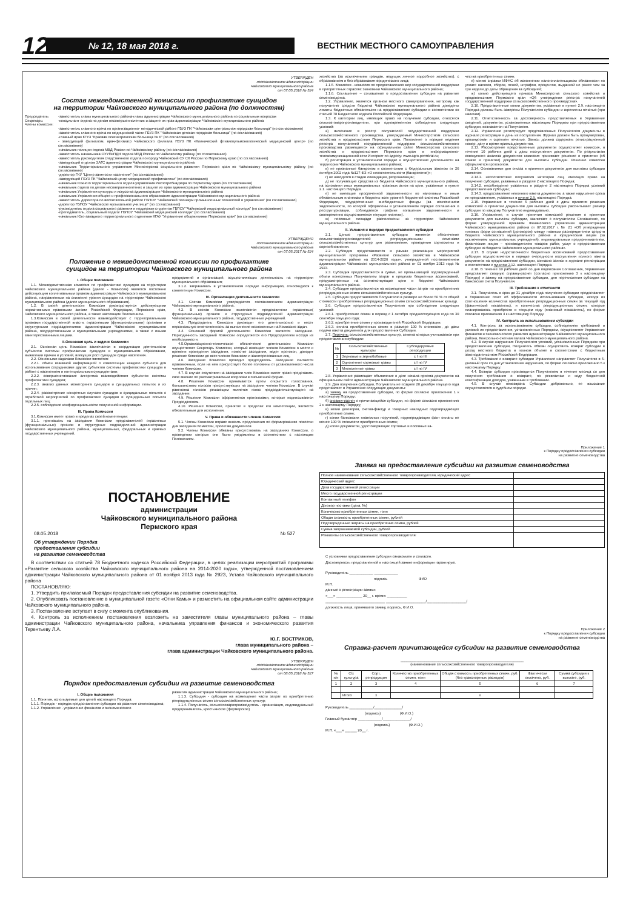12
№ 12, 18 мая 2018 г.
ВЕСТНИК МЕСТНОГО САМОУПРАВЛЕНИЯ
УТВЕРЖДЕН
постановлением администрации
Чайковского муниципального района
от 07.05.2018 № 524
Состав межведомственной комиссии по профилактике суицидов
на территории Чайковского муниципального района (по должностям)
Председатель -заместитель главы муниципального района-главы администрации Чайковского муниципального района по социальным вопросам
Секретарь: -консультант отдела по делам несовершеннолетних и защите их прав администрации Чайковского муниципального района
Члены комиссии:
-заместитель главного врача по организационно- методической работе ГБУЗ ПК "Чайковская центральная городская больница" (по согласованию)
-заместитель главного врача по медицинской части ГБУЗ ПК "Чайковская детская городская больница" (по согласованию)
-главный врач КГУЗ "Краевая психиатрическая больница № 6" (по согласованию)
- заведующий филиалом, врач-фтизиатр Чайковского филиала ГБУЗ ПК «Клинический фтизиопульмонологический медицинский центр» (по согласованию)
-начальник полиции отдела МВД России по Чайковскому району (по согласованию)
-заместитель начальника ОУУПиПДН отдела МВД России по Чайковскому району (по согласованию)
-заместитель руководителя следственного отдела по городу Чайковский СУ СК России по Пермскому краю (по согласованию)
-заведующий отделом ЗАГС администрации Чайковского муниципального района
-начальник Территориального управления Министерства социального развития Пермского края по Чайковскому муниципальному району (по согласованию)
-директор ГКУ "Центр занятости населения" (по согласованию)
-заведующий ГБУЗ ПК "Чайковский центр медицинской профилактики" (по согласованию)
-начальник Южного территориального отдела управления Роспотребнадзора по Пермскому краю (по согласованию)
-начальник отдела по делам несовершеннолетних и защите их прав администрации Чайковского муниципального района
-начальник Управления культуры и искусства администрации Чайковского муниципального района
-начальник Управления общего и профессионального образования администрации Чайковского муниципального района
-заместитель директора по воспитательной работе ГБПОУ "Чайковский техникум промышленных технологий и управления" (по согласованию)
-директор ГБПОУ "Чайковское музыкальное училище" (по согласованию)
-руководитель отдела социального развития и поддержки студентов ГБПОУ "Чайковский индустриальный колледж" (по согласованию)
-преподаватель, социальный педагог ГБПОУ "Чайковский медицинский колледж" (по согласованию)
-начальник Юго-западного территориального отделения КГАУ "Управление общежитиями Пермского края" (по согласованию)
УТВЕРЖДЕНО
постановлением администрации
Чайковского муниципального района
от 07.05.2017 № 524
Положение о межведомственной комиссии по профилактике
суицидов на территории Чайковского муниципального района
I. Общие положения
1.1. Межведомственная комиссия по профилактике суицидов на территории Чайковского муниципального района (далее - Комиссия) является постоянно действующим коллегиальным органом администрации Чайковского муниципального района, направленным на снижение уровня суицидов на территории Чайковского муниципального района (далее муниципального образования).
1.2. В своей деятельности Комиссия руководствуется действующими нормативными правовыми актами Российской Федерации, Пермского края, Чайковского муниципального района, а также настоящим Положением.
1.3.Комиссия в своей деятельности взаимодействует с территориальными органами государственной власти, отраслевыми (функциональными) органами и структурными подразделениями администрации Чайковского муниципального района, государственными и муниципальными учреждениями, а также с иными заинтересованными лицами.
II.Основная цель и задачи Комиссии
2.1. Основная цель Комиссии заключается в координации деятельности субъектов системы профилактики суицидов в муниципальном образовании, выявлении причин и условий, влекущих рост суицидов среди населения.
2.2. Основными задачами Комиссии являются:
2.2.1. обмен взаимной информацией о компетенции каждого субъекта для использования сотрудниками других субъектов системы профилактики суицидов в работе с населением и потенциальными суицидентами;
2.2.2. совершенствование алгоритма взаимодействия субъектов системы профилактики суицидов;
2.2.3. анализ данных мониторинга суицидов и суицидальных попыток и их причин;
2.2.4. рассмотрение конкретных случаев суицидов и суицидальных попыток с отработкой мероприятий по профилактике суицидов и суицидальных попыток отдельных лиц;
2.2.5. соблюдение конфиденциальности полученной информации.
III. Права Комиссии
3.1.Комиссия имеет право в пределах своей компетенции:
3.1.1. приглашать на заседания Комиссии представителей отраслевых (функциональных) органов и структурных подразделений администрации Чайковского муниципального района, муниципальных, федеральных и краевых государственных учреждений,
предприятий и организаций, осуществляющих деятельность на территории муниципального образования;
3.1.2. запрашивать в установленном порядке информацию, относящуюся к компетенции Комиссии.
IV. Организации деятельности Комиссии
4.1. Состав Комиссии утверждается постановлением администрации Чайковского муниципального района.
4.2. В состав Комиссии включаются представители отраслевых( функциональных) органов и структурных подразделений администрации Чайковского муниципального района, государственных учреждений.
4.3. Председатель Комиссии руководит его деятельностью и несет персональную ответственность за выполнение возложенных на Комиссию задач.
4.4. Основной формой деятельности Комиссии является заседание. Периодичность заседаний Комиссии определяется его Председателем исходя из необходимости.
4.5.Организационно-техническое обеспечение деятельности Комиссии осуществляет Секретарь Комиссии, который извещает членов Комиссии о месте и времени проведения заседания, повестке заседания, ведет протокол, доводит решение Комиссии до всех членов Комиссии и заинтересованных лиц.
4.6. Заседание Комиссии проводит председатель. Заседание считается правомочным, если на нем присутствует более половины от установленного числа членов Комиссии.
4.7. В случае отсутствия на заседании член Комиссии имеет право представить свое мнение по рассматриваемым вопросам в письменной форме.
4.8. Решения Комиссии принимаются путем открытого голосования, большинством голосов присутствующих на заседании членов Комиссии. В случае равенства голосов решающим является голос председательствующего на заседании.
4.9. Решения Комиссии оформляются протоколами, которые подписываются Председателем.
4.10. Решение Комиссии, принятое в пределах его компетенции, является обязательным для исполнения.
V. Права и обязанности членов Комиссии
5.1. Члены Комиссии вправе вносить предложения по формированию повестки дня заседания Комиссии, проектам документов.
5.2. Члены Комиссии обязаны присутствовать на заседаниях Комиссии, о проведении которых они были уведомлены в соответствии с настоящим Положением.
ПОСТАНОВЛЕНИЕ
администрации
Чайковского муниципального района
Пермского края
08.05.2018 № 527
Об утверждении Порядка
предоставления субсидии
на развитие семеноводства
В соответствии со статьей 78 Бюджетного кодекса Российской Федерации, в целях реализации мероприятий программы «Развитие сельского хозяйства Чайковского муниципального района на 2014-2020 годы», утвержденной постановлением администрации Чайковского муниципального района от 01 ноября 2013 года № 2923, Устава Чайковского муниципального района
ПОСТАНОВЛЯЮ:
1. Утвердить прилагаемый Порядок предоставления субсидии на развитие семеноводства.
2. Опубликовать постановление в муниципальной газете «Огни Камы» и разместить на официальном сайте администрации Чайковского муниципального района.
3. Постановление вступает в силу с момента опубликования.
4. Контроль за исполнением постановления возложить на заместителя главы муниципального района – главы администрации Чайковского муниципального района, начальника управления финансов и экономического развития Терентьеву Л.А.
Ю.Г. ВОСТРИКОВ,
глава муниципального района –
глава администрации Чайковского муниципального района.
УТВЕРЖДЕН
постановлением администрации
Чайковского муниципального района
от 08.05.2018 № 527
Порядок предоставления субсидии на развитие семеноводства
I. Общие положения
1.1. Понятия, используемые для целей настоящего Порядка:
1.1.1. Порядок - порядок предоставления субсидии на развитие семеноводства;
1.1.2. Управление - управление финансов и экономического
развития администрации Чайковского муниципального района;
1.1.3. Субсидия - субсидия на возмещение части затрат по приобретению репродукционных семян сельскохозяйственных культур;
1.1.4. Получатель, сельхозтоваропроизводитель - организация, индивидуальный предприниматель, крестьянское (фермерское)
хозяйство (за исключением граждан, ведущих личное подсобное хозяйство), с образованием и без образования юридического лица;
1.1.5. Комиссия - комиссия по предоставлению мер государственной поддержки в приоритетных отраслях экономики Чайковского муниципального района;
1.1.6. Соглашение – соглашение о предоставлении субсидии на развитие семеноводства.
1.2. Управление, является органом местного самоуправления, которому как получателю средств бюджета Чайковского муниципального района доведены лимиты бюджетных обязательств на предоставление субсидии в соответствии со статьей 78 Бюджетного кодекса Российской Федерации.
1.3. К категории лиц, имеющих право на получение субсидии, относятся сельхозтоваропроизводители, при одновременном соблюдении следующих условий:
а) включение в реестр получателей государственной поддержки сельскохозяйственного производства, утверждаемый Министерством сельского хозяйства и продовольствия Пермского края. Положение о порядке ведения реестра получателей государственной поддержки сельскохозяйственного производства размещается на официальном сайте Министерства сельского хозяйства и продовольствия Пермского края в информационно-телекоммуникационной сети Интернет по адресу: www.agro.permkrai.ru;
б) регистрация в установленном порядке и осуществление деятельности на территории Чайковского муниципального района;
в) не признанные банкротом в соответствии с Федеральным законом от 26 октября 2002 года №127-ФЗ «О несостоятельности (банкротстве)»;
г) не находятся в стадии ликвидации, реорганизации;
д) не получающие средства из бюджета Чайковского муниципального района, на основании иных муниципальных правовых актов на цели, указанные в пункте 2.1. настоящего Порядка.
е) не имеющие просроченной задолженности по налоговым и иным обязательным платежам в бюджеты всех уровней бюджетной системы Российской Федерации, государственные внебюджетные фонды (за исключением задолженности, по которой оформлены в установленном порядке соглашения о реструктуризации, соблюдаются графики погашения задолженности и своевременно осуществляются текущие платежи).
ж) посевные площади расположены на территории Чайковского муниципального района.
II. Условия и порядок предоставления субсидии
2.1. Целью предоставления субсидии является обеспечение сельхозтоваропроизводителей репродукционными семенами сельскохозяйственных культур для размножения, проведения сортосмены и сортообновления.
2.2. Субсидия предоставляется в рамках реализации мероприятий муниципальной программы «Развитие сельского хозяйства в Чайковском муниципальном районе на 2014-2020 годы», утвержденной постановлением администрации Чайковского муниципального района от 01 ноября 2013 года № 2923.
2.3. Субсидия предоставляется в сумме, не превышающей подтвержденный объем понесенных Получателем затрат в пределах бюджетных ассигнований, предусмотренных на соответствующие цели в бюджете Чайковского муниципального района.
2.4. Субсидия предоставляется на возмещение части затрат по приобретению репродукционных семян сельскохозяйственных культур.
2.5. Субсидия предоставляется Получателю в размере не более 50 % от общей стоимости приобретенных репродукционных семян сельскохозяйственных культур.
2.6. Субсидия предоставляется Получателю при соблюдении следующих условий:
2.6.1. приобретение семян в период с 1 октября предшествующего года по 30 сентября текущего года;
2.6.2. приобретение семян у производителей Российской Федерации;
2.6.3. оплата приобретенных семян в размере 100 % стоимости, до даты подачи пакета документов для предоставления Субсидии.
2.7. Перечень сельскохозяйственных культур, семена которых учитываются при предоставлении субсидии:
| № | Сельскохозяйственные культуры | Субсидируемые репродукции |
| --- | --- | --- |
| 1 | Зерновые и зернобобовые | с I по III |
| 2 | Однолетние кормовые травы | с I по IV |
| 3 | Многолетние травы | с I по IV |
2.8. Управление размещает объявление о дате начала приема документов на официальном сайте администрации Чайковского муниципального района.
2.9. Для получения субсидии, Получатель не позднее 20 декабря текущего года представляет в Управление следующие документы:
а) заявку на предоставление субсидии, по форме согласно приложению 1 к настоящему Порядку;
б) справку-расчет о причитающейся субсидии, по форме согласно приложению 2 к настоящему Порядку;
в) копии договоров, счетов-фактур и товарных накладных подтверждающих приобретение семян;
г) копии банковских платежных поручений, подтверждающих факт оплаты не менее 100 % стоимости приобретенных семян;
д) копии документов, удостоверяющих сортовые и посевные ка-
чества приобретенных семян;
е) копию справки ИФНС об исполнении налогоплательщиком обязанности по уплате налогов, сборов, пеней, штрафов, процентов, выданной не ранее чем за три недели до даты обращения за субсидией;
ж) копию действующего приказа Министерства сельского хозяйства и продовольствия Пермского края «Об утверждении реестра получателей государственной поддержки сельскохозяйственного производства».
2.10. Представленные копии документов, указанные в пункте 2.9. настоящего Порядка должны быть заверены Получателем субсидии и скреплены печатью (при наличии).
2.11. Ответственность за достоверность представляемых в Управление сведений, документов, установленных настоящим Порядком при предоставлении субсидии, возлагается на Получателя.
2.12. Управление регистрирует представленные Получателем документы в журнале регистрации в день их поступления. Журнал должен быть пронумерован, прошнурован и скреплен печатью. Запись должна содержать регистрационный номер, дату и время приема документов.
2.13. Рассмотрение представленных документов осуществляет комиссия, в течение 10 рабочих дней с даты поступления документов. По результатам совокупного анализа документов комиссия принимает решение о принятии (об отказе в принятии) документов для выплаты субсидии. Решение комиссии оформляется протоколом.
2.14. Основаниями для отказа в принятии документов для выплаты субсидии являются:
2.14.1. несоответствие получателя категории лиц, имеющих право на получение субсидии, указанных в разделе 2 настоящего Порядка;
2.14.2. несоблюдение указанных в разделе 2 настоящего Порядка условий предоставления субсидии;
2.14.3. предоставление неполного пакета документов, а также нарушение срока их представления, указанных в пункте 2.9. настоящего Порядка.
2.15. Управление в течение 5 рабочих дней с даты принятия решения комиссией о принятии документов для выплаты субсидии рассчитывает размер субсидии по каждому Получателю индивидуально.
2.16. Управление, в случае принятия комиссией решения о принятии документов для выплаты субсидии, заключает с получателем Соглашение, по форме утвержденной приказом Финансового управления администрации Чайковского муниципального района от 07.02.2017 г. № 21 «Об утверждении типовых форм соглашений (договоров) между главным распорядителем средств бюджета Чайковского муниципального района и юридическим лицом (за исключением муниципальных учреждений), индивидуальным предпринимателем, физическим лицом – производителем товаров работ, услуг о предоставлении субсидии из бюджета Чайковского муниципального района».
2.17. В случае недостаточности бюджетных ассигнований предоставление субсидии осуществляется в порядке очередности поступления полного пакета документов на предоставление субсидии, согласно записи в журнале регистрации в соответствии с пунктом 2. 12. настоящего Порядка.
2.18. В течение 10 рабочих дней со дня подписания Соглашения, Управление представляет сводную справку-расчет (согласно приложению 3 к настоящему Порядку) и заявку на предоставление субсидии, для перечисления субсидии на банковские счета Получателя.
III. Требования к отчетности
3.1. Получатель в срок до 31 декабря года получения субсидии предоставляет в Управление отчет об эффективности использования субсидии, исходя из соотношения количества приобретенных репродукционных семян за текущий год (фактический показатель), и количества репродукционных семян, которые планировалось приобрести в текущем году (плановый показатель), по форме согласно приложению 4 к настоящему Порядку.
IV. Контроль за использованием субсидии
4.1. Контроль за использованием субсидии, соблюдением требований и условий их предоставления, установленных Порядком, осуществляет Управление финансов и экономического развития администрации Чайковского муниципального района, Контрольно-счетная палата Чайковского муниципального района.
4.2. В случае нарушения Получателем условий, установленных Порядком при предоставлении субсидии, Получатель обязан осуществить возврат субсидии в доход местного бюджета в полном объеме в соответствии с бюджетным законодательством Российской Федерации.
4.3. Требование о возврате субсидии Управление направляет Получателю в 5-дневный срок со дня установления нарушения, по форме согласно приложению 5 к настоящему Порядку.
4.4. Возврат субсидии производится Получателем в течение месяца со дня получения требования о возврате, по реквизитам и коду бюджетной классификации доходов, указанным в требовании.
4.5. В случае невозврата Субсидии добровольно, ее взыскание осуществляется в судебном порядке.
Приложение 1
к Порядку предоставления субсидии
на развитие семеноводства
Заявка на предоставление субсидии на развитие семеноводства
| Полное наименование сельскохозяйственного товаропроизводителя, юридический адрес | |
| Юридический адрес | |
| Дата государственной регистрации | |
| Место государственной регистрации | |
| Контактный телефон | |
| Договор поставки (дата, №) | |
| Количество приобретенных семян, тонн | |
| Общая стоимость приобретенных семян, рублей | |
| Подтвержденные затраты на приобретение семян, рублей | |
| Сумма запрашиваемой субсидии, рублей | |
| Реквизиты сельскохозяйственного товаропроизводителя: | |
С условиями предоставления субсидии ознакомлен и согласен.
Достоверность представленной в настоящей заявке информации гарантирую.
Руководитель ____________ ____________
подпись ФИО
М.П.
данные о регистрации заявки:
«___» _____________ 20__ г. время: __________
______________________________ ____________________/____________________/
должность лица, принявшего заявку, подпись, Ф.И.О.
Приложение 2
к Порядку предоставления субсидии
на развитие семеноводства
Справка-расчет причитающейся субсидии на развитие семеноводства
______________________________________________________________
(наименование сельскохозяйственного товаропроизводителя)
| № п/п | С/х культура | Сорт, репродукция | Количество приобретенных семян, тонн | Общая стоимость приобретенных семян, руб. (без транспортных расходов) | Фактически оплачено, руб. | Сумма субсидии к выплате, руб. |
| --- | --- | --- | --- | --- | --- | --- |
| 1 | 2 | 3 | 4 | 5 | 6 | 7 |
| | Итого | x | | x | | |
Руководитель ____________/______________/
(подпись) (Ф.И.О.)
Главный бухгалтер ____________/______________/
(подпись) (Ф.И.О.)
М.П. «___» ______ 20__ г.